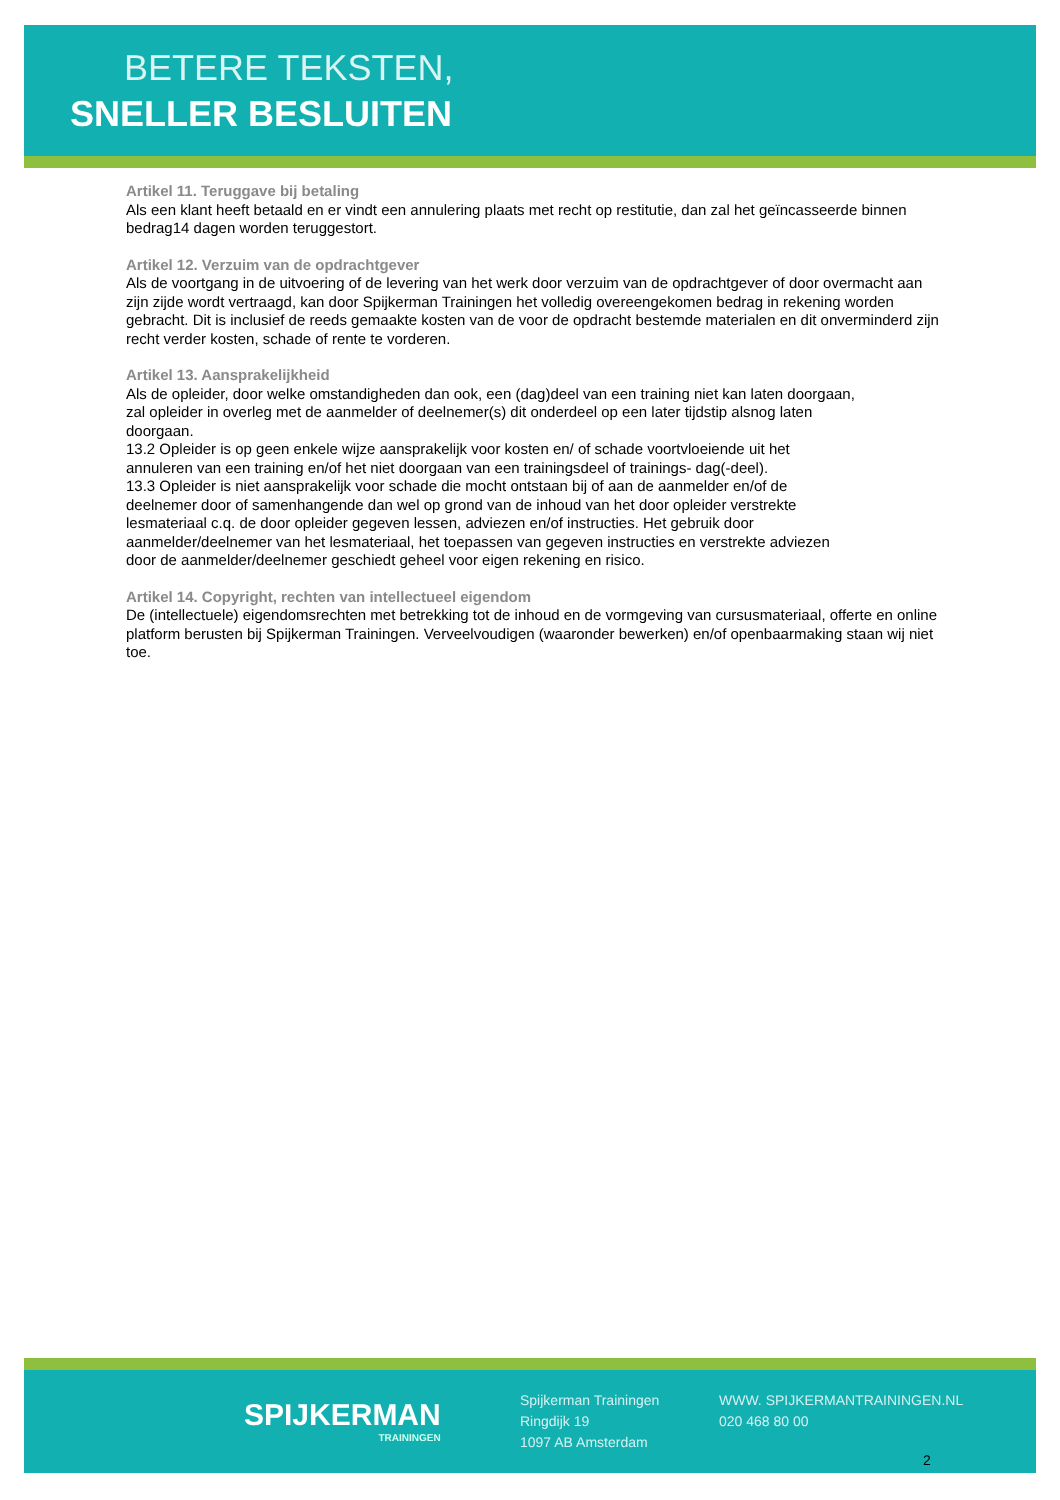BETERE TEKSTEN,
SNELLER BESLUITEN
Artikel 11. Teruggave bij betaling
Als een klant heeft betaald en er vindt een annulering plaats met recht op restitutie, dan zal het geïncasseerde binnen bedrag14 dagen worden teruggestort.
Artikel 12. Verzuim van de opdrachtgever
Als de voortgang in de uitvoering of de levering van het werk door verzuim van de opdrachtgever of door overmacht aan zijn zijde wordt vertraagd, kan door Spijkerman Trainingen het volledig overeengekomen bedrag in rekening worden gebracht. Dit is inclusief de reeds gemaakte kosten van de voor de opdracht bestemde materialen en dit onverminderd zijn recht verder kosten, schade of rente te vorderen.
Artikel 13. Aansprakelijkheid
Als de opleider, door welke omstandigheden dan ook, een (dag)deel van een training niet kan laten doorgaan, zal opleider in overleg met de aanmelder of deelnemer(s) dit onderdeel op een later tijdstip alsnog laten doorgaan.
13.2 Opleider is op geen enkele wijze aansprakelijk voor kosten en/ of schade voortvloeiende uit het annuleren van een training en/of het niet doorgaan van een trainingsdeel of trainings- dag(-deel).
13.3 Opleider is niet aansprakelijk voor schade die mocht ontstaan bij of aan de aanmelder en/of de deelnemer door of samenhangende dan wel op grond van de inhoud van het door opleider verstrekte lesmateriaal c.q. de door opleider gegeven lessen, adviezen en/of instructies. Het gebruik door aanmelder/deelnemer van het lesmateriaal, het toepassen van gegeven instructies en verstrekte adviezen door de aanmelder/deelnemer geschiedt geheel voor eigen rekening en risico.
Artikel 14. Copyright, rechten van intellectueel eigendom
De (intellectuele) eigendomsrechten met betrekking tot de inhoud en de vormgeving van cursusmateriaal, offerte en online platform berusten bij Spijkerman Trainingen. Verveelvoudigen (waaronder bewerken) en/of openbaarmaking staan wij niet toe.
SPIJKERMAN
TRAININGEN
Spijkerman Trainingen
Ringdijk 19
1097 AB Amsterdam
WWW. SPIJKERMANTRAININGEN.NL
020 468 80 00
2